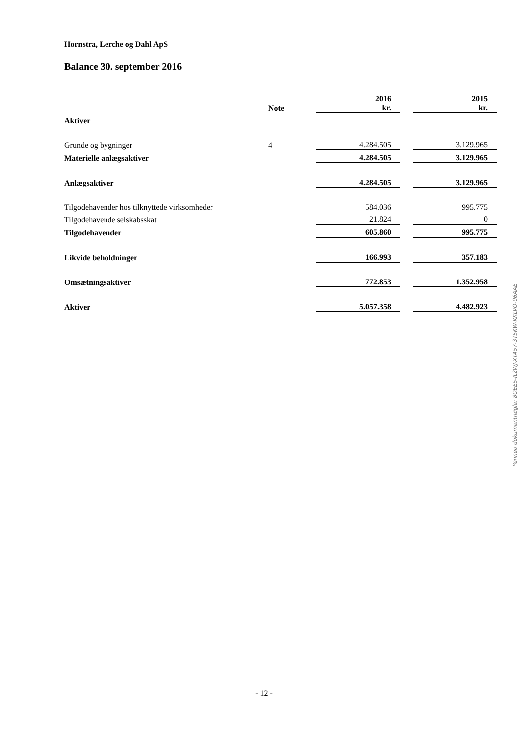Hornstra, Lerche og Dahl ApS
Balance 30. september 2016
| | Note | 2016 kr. | | 2015 kr. |
| Aktiver | | | | |
| Grunde og bygninger | 4 | 4.284.505 | | 3.129.965 |
| Materielle anlægsaktiver | | 4.284.505 | | 3.129.965 |
| Anlægsaktiver | | 4.284.505 | | 3.129.965 |
| Tilgodehavender hos tilknyttede virksomheder | | 584.036 | | 995.775 |
| Tilgodehavende selskabsskat | | 21.824 | | 0 |
| Tilgodehavender | | 605.860 | | 995.775 |
| Likvide beholdninger | | 166.993 | | 357.183 |
| Omsætningsaktiver | | 772.853 | | 1.352.958 |
| Aktiver | | 5.057.358 | | 4.482.923 |
Penneo dokumentnøgle: 8OEE5-IL2WJ-XTA57-3T5KW-KKLVO-06AAE
- 12 -